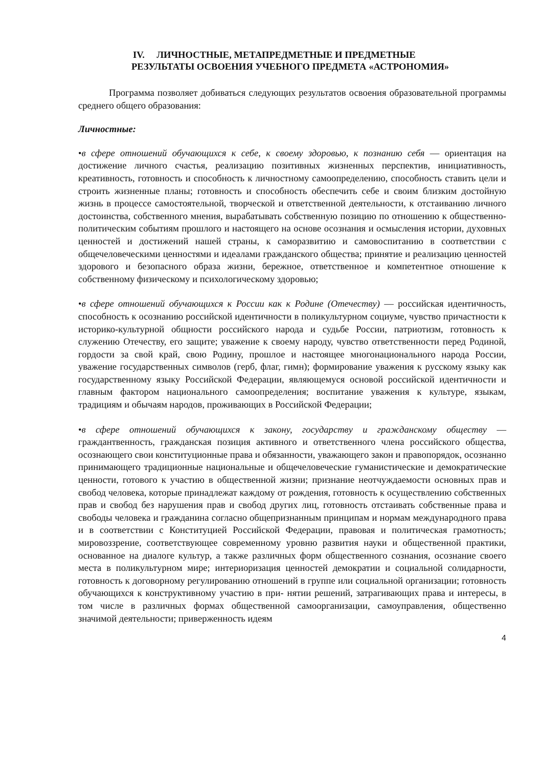IV. ЛИЧНОСТНЫЕ, МЕТАПРЕДМЕТНЫЕ И ПРЕДМЕТНЫЕ
РЕЗУЛЬТАТЫ ОСВОЕНИЯ УЧЕБНОГО ПРЕДМЕТА «АСТРОНОМИЯ»
Программа позволяет добиваться следующих результатов освоения образовательной программы среднего общего образования:
Личностные:
•в сфере отношений обучающихся к себе, к своему здоровью, к познанию себя — ориентация на достижение личного счастья, реализацию позитивных жизненных перспектив, инициативность, креативность, готовность и способность к личностному самоопределению, способность ставить цели и строить жизненные планы; готовность и способность обеспечить себе и своим близким достойную жизнь в процессе самостоятельной, творческой и ответственной деятельности, к отстаиванию личного достоинства, собственного мнения, вырабатывать собственную позицию по отношению к общественно-политическим событиям прошлого и настоящего на основе осознания и осмысления истории, духовных ценностей и достижений нашей страны, к саморазвитию и самовоспитанию в соответствии с общечеловеческими ценностями и идеалами гражданского общества; принятие и реализацию ценностей здорового и безопасного образа жизни, бережное, ответственное и компетентное отношение к собственному физическому и психологическому здоровью;
•в сфере отношений обучающихся к России как к Родине (Отечеству) — российская идентичность, способность к осознанию российской идентичности в поликультурном социуме, чувство причастности к историко-культурной общности российского народа и судьбе России, патриотизм, готовность к служению Отечеству, его защите; уважение к своему народу, чувство ответственности перед Родиной, гордости за свой край, свою Родину, прошлое и настоящее многонационального народа России, уважение государственных символов (герб, флаг, гимн); формирование уважения к русскому языку как государственному языку Российской Федерации, являющемуся основой российской идентичности и главным фактором национального самоопределения; воспитание уважения к культуре, языкам, традициям и обычаям народов, проживающих в Российской Федерации;
•в сфере отношений обучающихся к закону, государству и гражданскому обществу — граждантвенность, гражданская позиция активного и ответственного члена российского общества, осознающего свои конституционные права и обязанности, уважающего закон и правопорядок, осознанно принимающего традиционные национальные и общечеловеческие гуманистические и демократические ценности, готового к участию в общественной жизни; признание неотчуждаемости основных прав и свобод человека, которые принадлежат каждому от рождения, готовность к осуществлению собственных прав и свобод без нарушения прав и свобод других лиц, готовность отстаивать собственные права и свободы человека и гражданина согласно общепризнанным принципам и нормам международного права и в соответствии с Конституцией Российской Федерации, правовая и политическая грамотность; мировоззрение, соответствующее современному уровню развития науки и общественной практики, основанное на диалоге культур, а также различных форм общественного сознания, осознание своего места в поликультурном мире; интериоризация ценностей демократии и социальной солидарности, готовность к договорному регулированию отношений в группе или социальной организации; готовность обучающихся к конструктивному участию в при- нятии решений, затрагивающих права и интересы, в том числе в различных формах общественной самоорганизации, самоуправления, общественно значимой деятельности; приверженность идеям
4